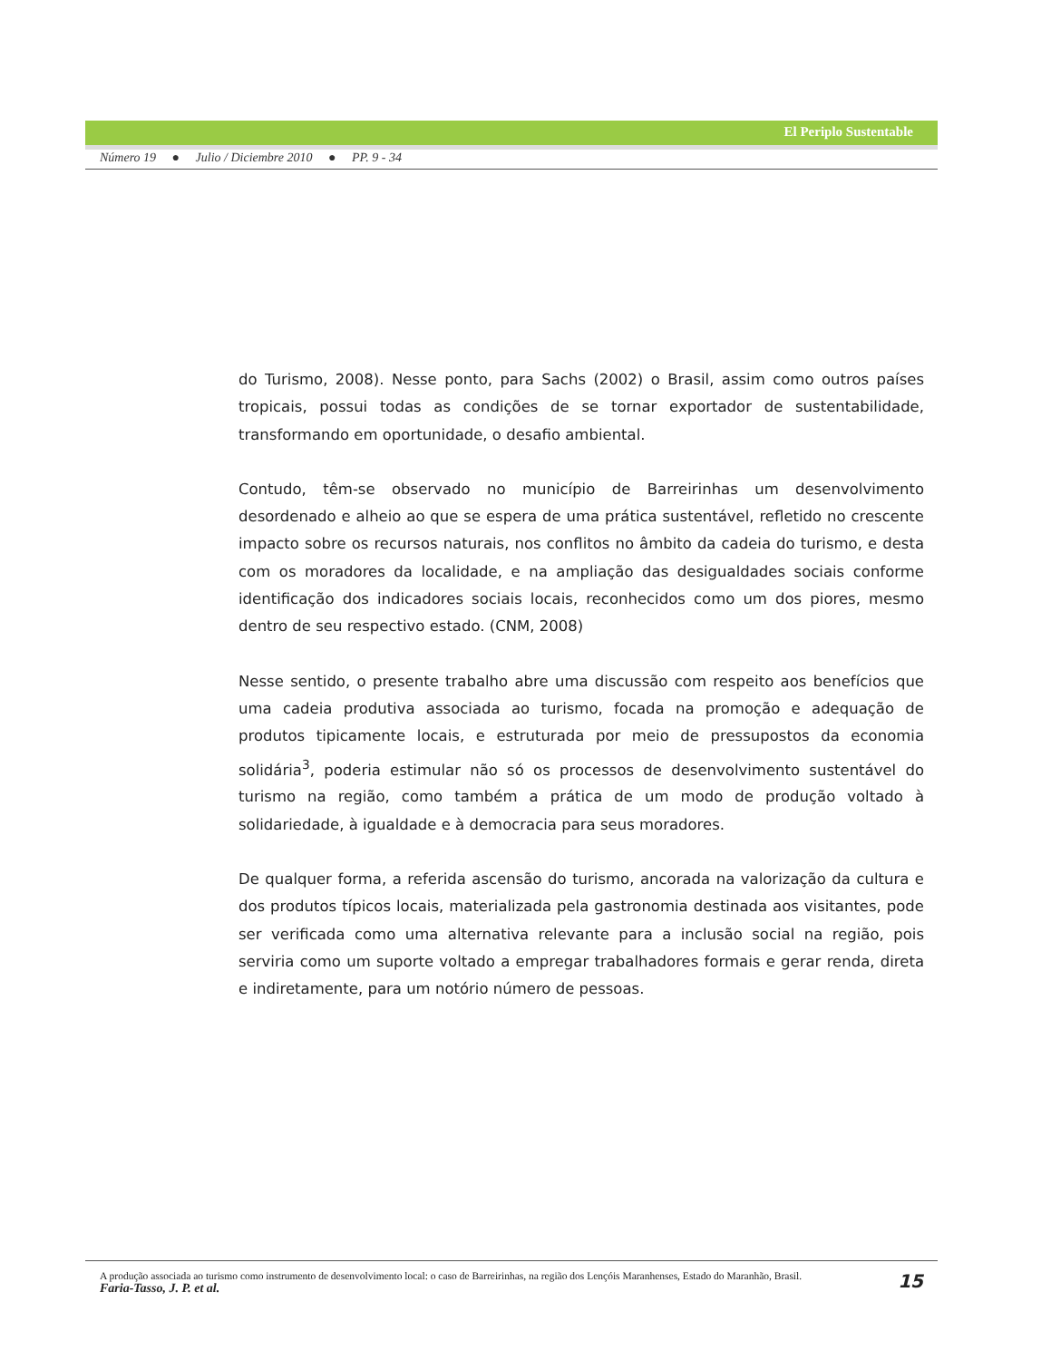El Periplo Sustentable
Número 19 ● Julio / Diciembre 2010 ● PP. 9 - 34
do Turismo, 2008). Nesse ponto, para Sachs (2002) o Brasil, assim como outros países tropicais, possui todas as condições de se tornar exportador de sustentabilidade, transformando em oportunidade, o desafio ambiental.
Contudo, têm-se observado no município de Barreirinhas um desenvolvimento desordenado e alheio ao que se espera de uma prática sustentável, refletido no crescente impacto sobre os recursos naturais, nos conflitos no âmbito da cadeia do turismo, e desta com os moradores da localidade, e na ampliação das desigualdades sociais conforme identificação dos indicadores sociais locais, reconhecidos como um dos piores, mesmo dentro de seu respectivo estado. (CNM, 2008)
Nesse sentido, o presente trabalho abre uma discussão com respeito aos benefícios que uma cadeia produtiva associada ao turismo, focada na promoção e adequação de produtos tipicamente locais, e estruturada por meio de pressupostos da economia solidária<sup>3</sup>, poderia estimular não só os processos de desenvolvimento sustentável do turismo na região, como também a prática de um modo de produção voltado à solidariedade, à igualdade e à democracia para seus moradores.
De qualquer forma, a referida ascensão do turismo, ancorada na valorização da cultura e dos produtos típicos locais, materializada pela gastronomia destinada aos visitantes, pode ser verificada como uma alternativa relevante para a inclusão social na região, pois serviria como um suporte voltado a empregar trabalhadores formais e gerar renda, direta e indiretamente, para um notório número de pessoas.
15 A produção associada ao turismo como instrumento de desenvolvimento local: o caso de Barreirinhas, na região dos Lençóis Maranhenses, Estado do Maranhão, Brasil.
Faria-Tasso, J. P. et al.